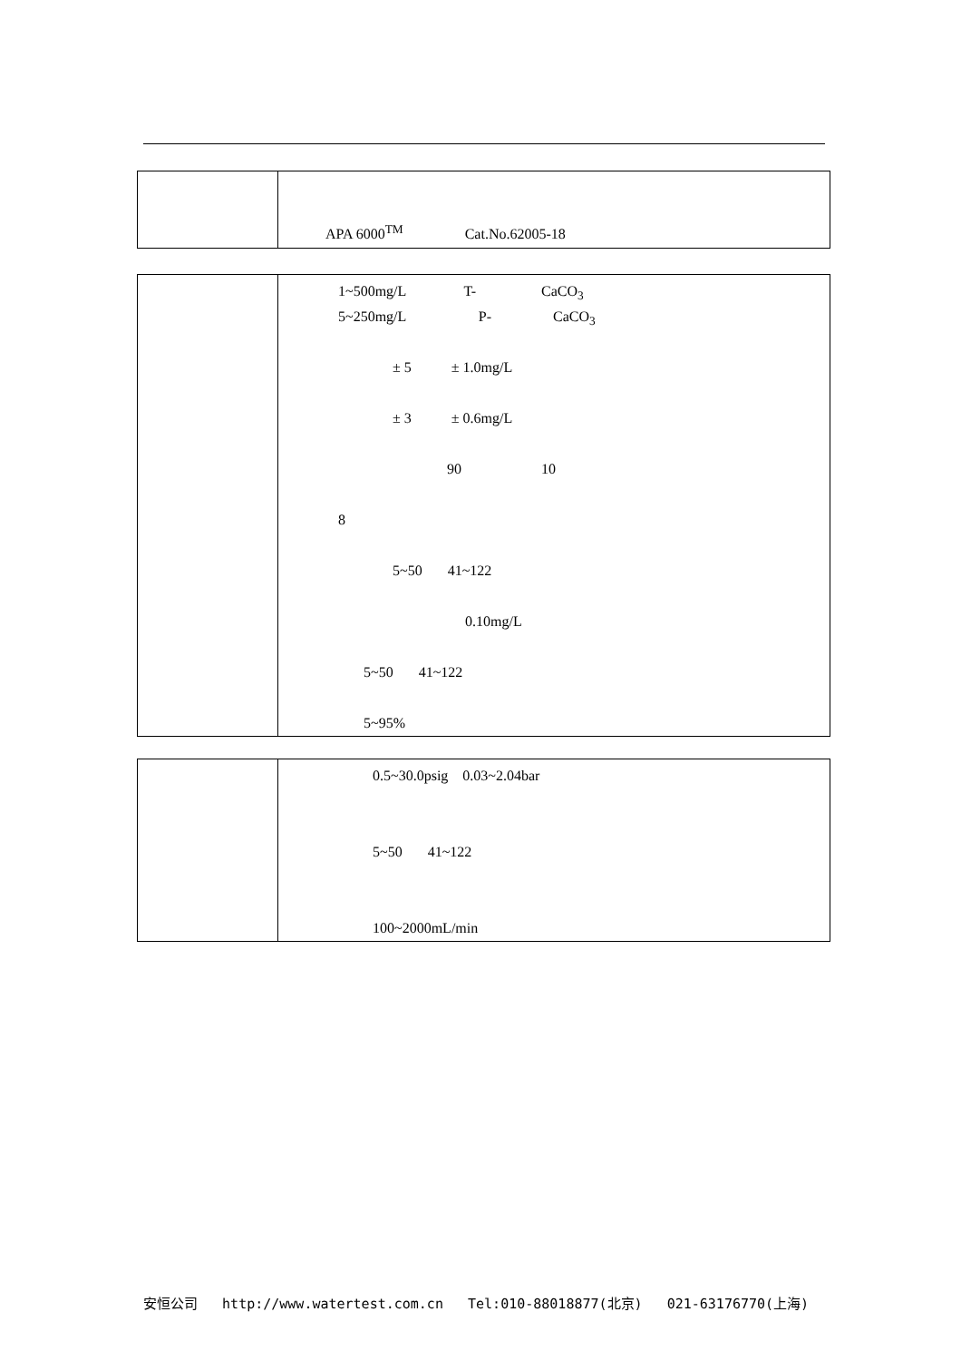| | APA 6000<sup>TM</sup> Cat.No.62005-18 |
| | 1~500mg/L T- CaCO<sub>3</sub> 5~250mg/L P- CaCO<sub>3</sub> ± 5 ± 1.0mg/L ± 3 ± 0.6mg/L 90 10 8 5~50 41~122 0.10mg/L 5~50 41~122 5~95% |
| | 0.5~30.0psig 0.03~2.04bar 5~50 41~122 100~2000mL/min |
安恒公司 http://www.watertest.com.cn Tel:010-88018877(北京) 021-63176770(上海)